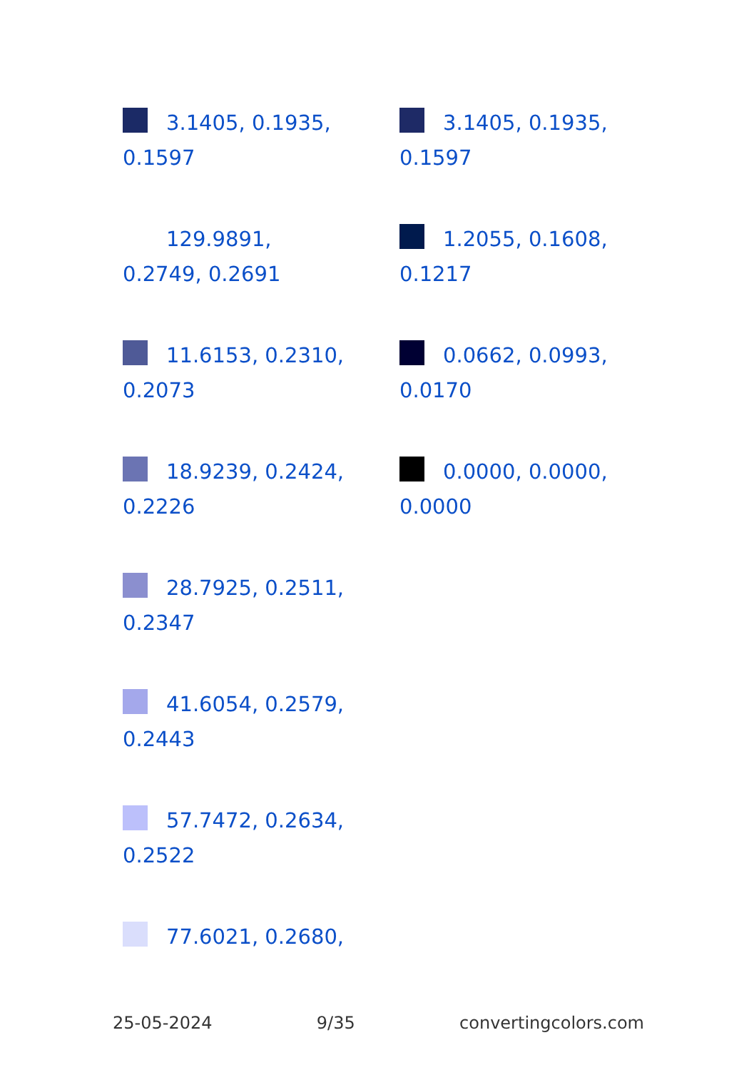3.1405, 0.1935, 0.1597
129.9891, 0.2749, 0.2691
11.6153, 0.2310, 0.2073
18.9239, 0.2424, 0.2226
28.7925, 0.2511, 0.2347
41.6054, 0.2579, 0.2443
57.7472, 0.2634, 0.2522
77.6021, 0.2680,
3.1405, 0.1935, 0.1597
1.2055, 0.1608, 0.1217
0.0662, 0.0993, 0.0170
0.0000, 0.0000, 0.0000
25-05-2024 9/35 convertingcolors.com